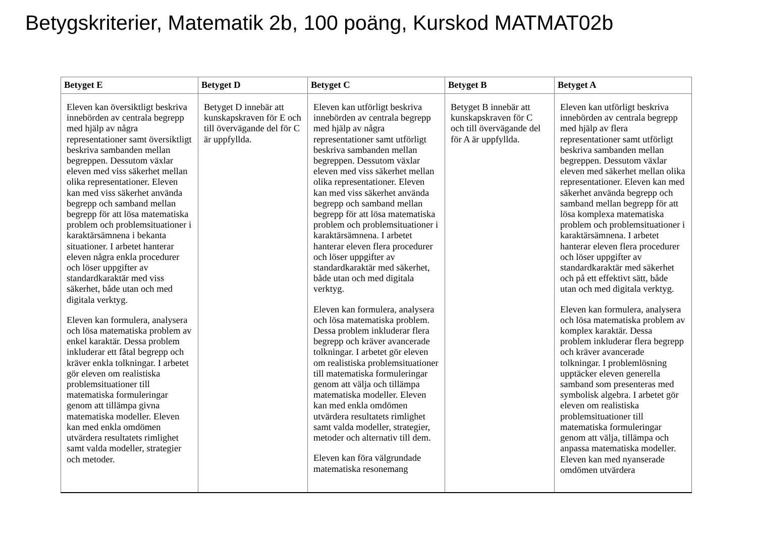Betygskriterier, Matematik 2b, 100 poäng, Kurskod MATMAT02b
| Betyget E | Betyget D | Betyget C | Betyget B | Betyget A |
| --- | --- | --- | --- | --- |
| Eleven kan översiktligt beskriva innebörden av centrala begrepp med hjälp av några representationer samt översiktligt beskriva sambanden mellan begreppen. Dessutom växlar eleven med viss säkerhet mellan olika representationer. Eleven kan med viss säkerhet använda begrepp och samband mellan begrepp för att lösa matematiska problem och problemsituationer i karaktärsämnena i bekanta situationer. I arbetet hanterar eleven några enkla procedurer och löser uppgifter av standardkaraktär med viss säkerhet, både utan och med digitala verktyg. Eleven kan formulera, analysera och lösa matematiska problem av enkel karaktär. Dessa problem inkluderar ett fåtal begrepp och kräver enkla tolkningar. I arbetet gör eleven om realistiska problemsituationer till matematiska formuleringar genom att tillämpa givna matematiska modeller. Eleven kan med enkla omdömen utvärdera resultatets rimlighet samt valda modeller, strategier och metoder. | Betyget D innebär att kunskapskraven för E och till övervägande del för C är uppfyllda. | Eleven kan utförligt beskriva innebörden av centrala begrepp med hjälp av några representationer samt utförligt beskriva sambanden mellan begreppen. Dessutom växlar eleven med viss säkerhet mellan olika representationer. Eleven kan med viss säkerhet använda begrepp och samband mellan begrepp för att lösa matematiska problem och problemsituationer i karaktärsämnena. I arbetet hanterar eleven flera procedurer och löser uppgifter av standardkaraktär med säkerhet, både utan och med digitala verktyg. Eleven kan formulera, analysera och lösa matematiska problem. Dessa problem inkluderar flera begrepp och kräver avancerade tolkningar. I arbetet gör eleven om realistiska problemsituationer till matematiska formuleringar genom att välja och tillämpa matematiska modeller. Eleven kan med enkla omdömen utvärdera resultatets rimlighet samt valda modeller, strategier, metoder och alternativ till dem. Eleven kan föra välgrundade matematiska resonemang | Betyget B innebär att kunskapskraven för C och till övervägande del för A är uppfyllda. | Eleven kan utförligt beskriva innebörden av centrala begrepp med hjälp av flera representationer samt utförligt beskriva sambanden mellan begreppen. Dessutom växlar eleven med säkerhet mellan olika representationer. Eleven kan med säkerhet använda begrepp och samband mellan begrepp för att lösa komplexa matematiska problem och problemsituationer i karaktärsämnena. I arbetet hanterar eleven flera procedurer och löser uppgifter av standardkaraktär med säkerhet och på ett effektivt sätt, både utan och med digitala verktyg. Eleven kan formulera, analysera och lösa matematiska problem av komplex karaktär. Dessa problem inkluderar flera begrepp och kräver avancerade tolkningar. I problemlösning upptäcker eleven generella samband som presenteras med symbolisk algebra. I arbetet gör eleven om realistiska problemsituationer till matematiska formuleringar genom att välja, tillämpa och anpassa matematiska modeller. Eleven kan med nyanserade omdömen utvärdera |